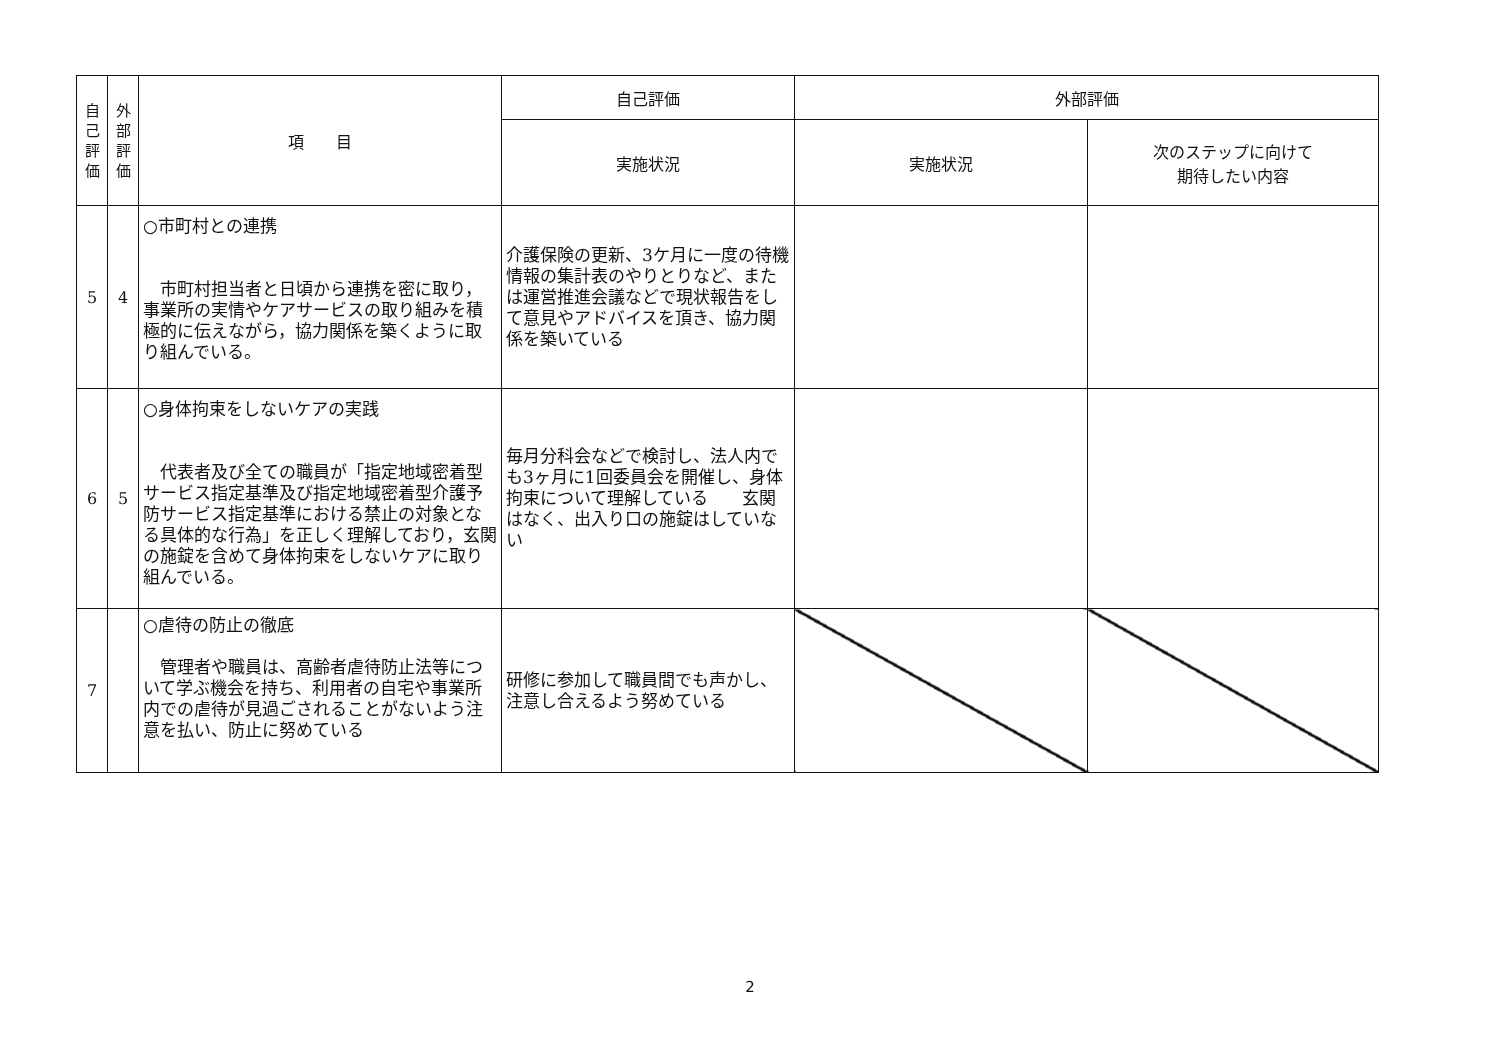| 自 己 評 価 | 外 部 評 価 | 項 目 | 自己評価 | 外部評価 | |
| --- | --- | --- | --- | --- | --- |
| | | | 実施状況 | 実施状況 | 次のステップに向けて 期待したい内容 |
| 5 | 4 | ○市町村との連携 市町村担当者と日頃から連携を密に取り，事業所の実情やケアサービスの取り組みを積極的に伝えながら，協力関係を築くように取り組んでいる。 | 介護保険の更新、3ケ月に一度の待機情報の集計表のやりとりなど、または運営推進会議などで現状報告をして意見やアドバイスを頂き、協力関係を築いている | | |
| 6 | 5 | ○身体拘束をしないケアの実践 代表者及び全ての職員が「指定地域密着型サービス指定基準及び指定地域密着型介護予防サービス指定基準における禁止の対象となる具体的な行為」を正しく理解しており，玄関の施錠を含めて身体拘束をしないケアに取り組んでいる。 | 毎月分科会などで検討し、法人内でも3ヶ月に1回委員会を開催し、身体拘束について理解している 玄関はなく、出入り口の施錠はしていない | | |
| 7 | | ○虐待の防止の徹底 管理者や職員は、高齢者虐待防止法等について学ぶ機会を持ち、利用者の自宅や事業所内での虐待が見過ごされることがないよう注意を払い、防止に努めている | 研修に参加して職員間でも声かし、注意し合えるよう努めている | | |
2